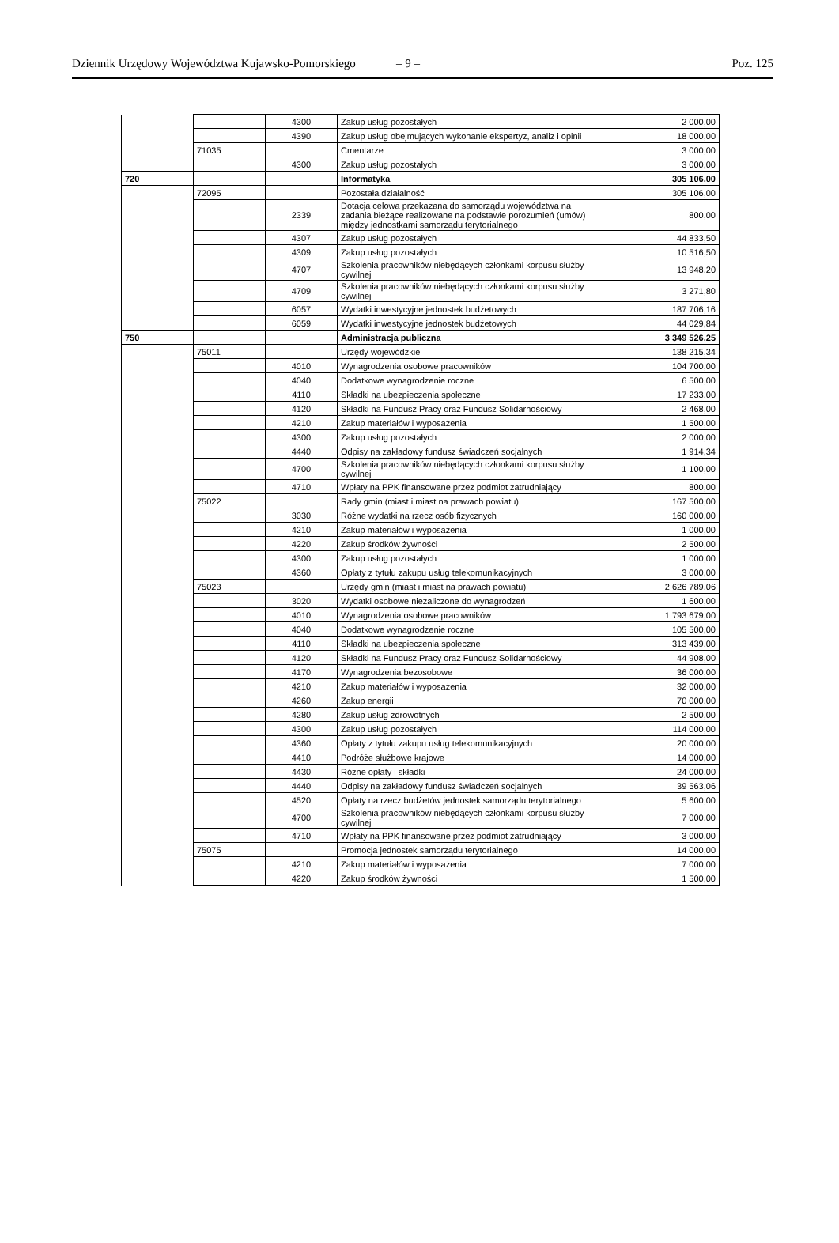Dziennik Urzędowy Województwa Kujawsko-Pomorskiego – 9 – Poz. 125
| | | 4300 | Zakup usług pozostałych | 2 000,00 |
| | | 4390 | Zakup usług obejmujących wykonanie ekspertyz, analiz i opinii | 18 000,00 |
| | 71035 | | Cmentarze | 3 000,00 |
| | | 4300 | Zakup usług pozostałych | 3 000,00 |
| 720 | | | Informatyka | 305 106,00 |
| | 72095 | | Pozostała działalność | 305 106,00 |
| | | 2339 | Dotacja celowa przekazana do samorządu województwa na zadania bieżące realizowane na podstawie porozumień (umów) między jednostkami samorządu terytorialnego | 800,00 |
| | | 4307 | Zakup usług pozostałych | 44 833,50 |
| | | 4309 | Zakup usług pozostałych | 10 516,50 |
| | | 4707 | Szkolenia pracowników niebędących członkami korpusu służby cywilnej | 13 948,20 |
| | | 4709 | Szkolenia pracowników niebędących członkami korpusu służby cywilnej | 3 271,80 |
| | | 6057 | Wydatki inwestycyjne jednostek budżetowych | 187 706,16 |
| | | 6059 | Wydatki inwestycyjne jednostek budżetowych | 44 029,84 |
| 750 | | | Administracja publiczna | 3 349 526,25 |
| | 75011 | | Urzędy wojewódzkie | 138 215,34 |
| | | 4010 | Wynagrodzenia osobowe pracowników | 104 700,00 |
| | | 4040 | Dodatkowe wynagrodzenie roczne | 6 500,00 |
| | | 4110 | Składki na ubezpieczenia społeczne | 17 233,00 |
| | | 4120 | Składki na Fundusz Pracy oraz Fundusz Solidarnościowy | 2 468,00 |
| | | 4210 | Zakup materiałów i wyposażenia | 1 500,00 |
| | | 4300 | Zakup usług pozostałych | 2 000,00 |
| | | 4440 | Odpisy na zakładowy fundusz świadczeń socjalnych | 1 914,34 |
| | | 4700 | Szkolenia pracowników niebędących członkami korpusu służby cywilnej | 1 100,00 |
| | | 4710 | Wpłaty na PPK finansowane przez podmiot zatrudniający | 800,00 |
| | 75022 | | Rady gmin (miast i miast na prawach powiatu) | 167 500,00 |
| | | 3030 | Różne wydatki na rzecz osób fizycznych | 160 000,00 |
| | | 4210 | Zakup materiałów i wyposażenia | 1 000,00 |
| | | 4220 | Zakup środków żywności | 2 500,00 |
| | | 4300 | Zakup usług pozostałych | 1 000,00 |
| | | 4360 | Opłaty z tytułu zakupu usług telekomunikacyjnych | 3 000,00 |
| | 75023 | | Urzędy gmin (miast i miast na prawach powiatu) | 2 626 789,06 |
| | | 3020 | Wydatki osobowe niezaliczone do wynagrodzeń | 1 600,00 |
| | | 4010 | Wynagrodzenia osobowe pracowników | 1 793 679,00 |
| | | 4040 | Dodatkowe wynagrodzenie roczne | 105 500,00 |
| | | 4110 | Składki na ubezpieczenia społeczne | 313 439,00 |
| | | 4120 | Składki na Fundusz Pracy oraz Fundusz Solidarnościowy | 44 908,00 |
| | | 4170 | Wynagrodzenia bezosobowe | 36 000,00 |
| | | 4210 | Zakup materiałów i wyposażenia | 32 000,00 |
| | | 4260 | Zakup energii | 70 000,00 |
| | | 4280 | Zakup usług zdrowotnych | 2 500,00 |
| | | 4300 | Zakup usług pozostałych | 114 000,00 |
| | | 4360 | Opłaty z tytułu zakupu usług telekomunikacyjnych | 20 000,00 |
| | | 4410 | Podróże służbowe krajowe | 14 000,00 |
| | | 4430 | Różne opłaty i składki | 24 000,00 |
| | | 4440 | Odpisy na zakładowy fundusz świadczeń socjalnych | 39 563,06 |
| | | 4520 | Opłaty na rzecz budżetów jednostek samorządu terytorialnego | 5 600,00 |
| | | 4700 | Szkolenia pracowników niebędących członkami korpusu służby cywilnej | 7 000,00 |
| | | 4710 | Wpłaty na PPK finansowane przez podmiot zatrudniający | 3 000,00 |
| | 75075 | | Promocja jednostek samorządu terytorialnego | 14 000,00 |
| | | 4210 | Zakup materiałów i wyposażenia | 7 000,00 |
| | | 4220 | Zakup środków żywności | 1 500,00 |